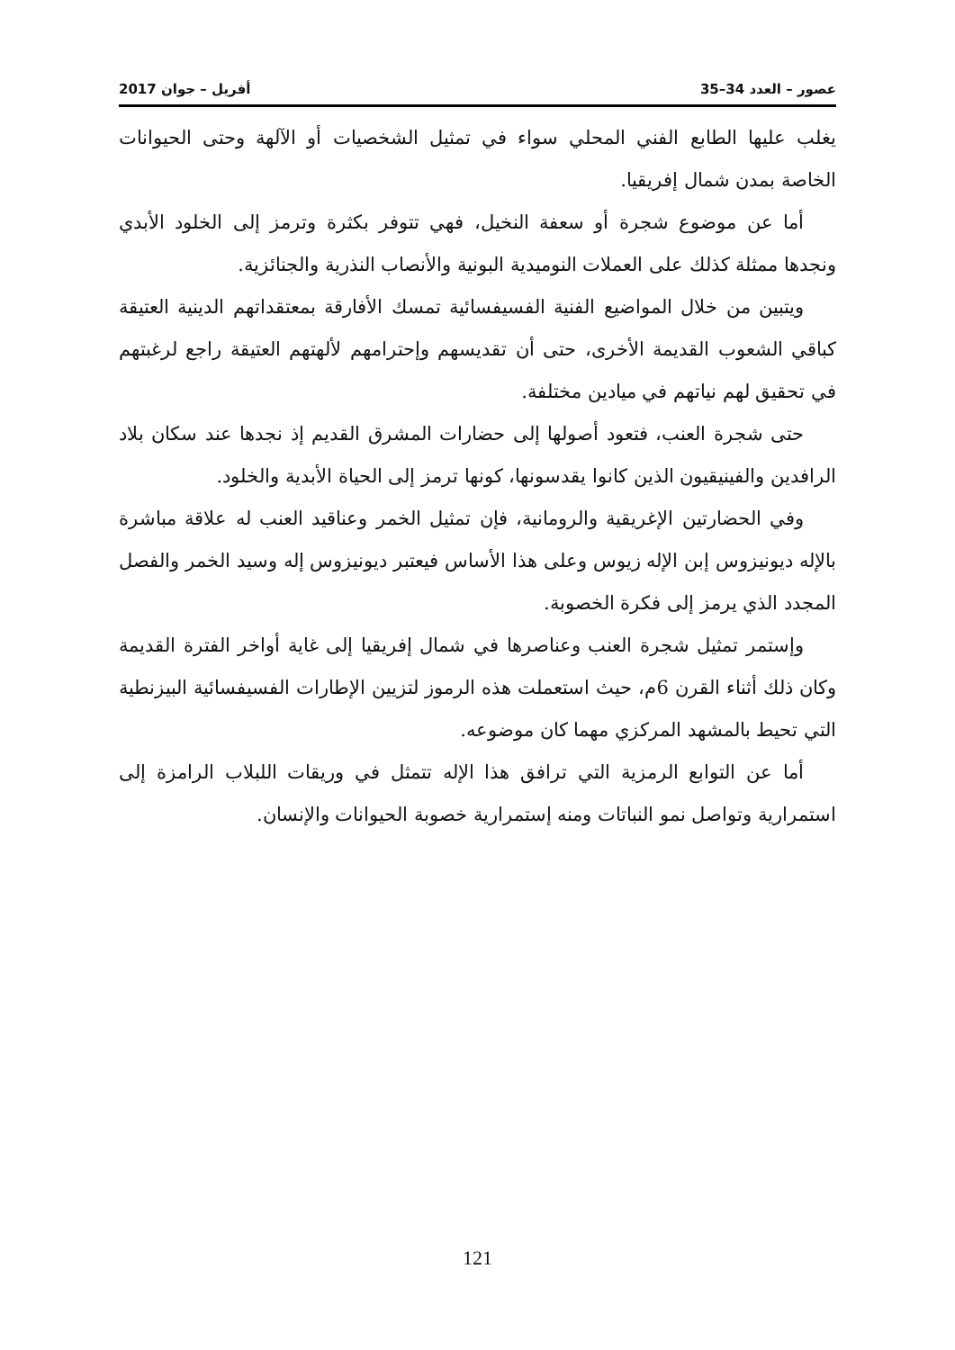عصور – العدد 34–35 أفريل – جوان 2017
يغلب عليها الطابع الفني المحلي سواء في تمثيل الشخصيات أو الآلهة وحتى الحيوانات الخاصة بمدن شمال إفريقيا.
أما عن موضوع شجرة أو سعفة النخيل، فهي تتوفر بكثرة وترمز إلى الخلود الأبدي ونجدها ممثلة كذلك على العملات النوميدية البونية والأنصاب النذرية والجنائزية.
ويتبين من خلال المواضيع الفنية الفسيفسائية تمسك الأفارقة بمعتقداتهم الدينية العتيقة كباقي الشعوب القديمة الأخرى، حتى أن تقديسهم وإحترامهم لألهتهم العتيقة راجع لرغبتهم في تحقيق لهم نياتهم في ميادين مختلفة.
حتى شجرة العنب، فتعود أصولها إلى حضارات المشرق القديم إذ نجدها عند سكان بلاد الرافدين والفينيقيون الذين كانوا يقدسونها، كونها ترمز إلى الحياة الأبدية والخلود.
وفي الحضارتين الإغريقية والرومانية، فإن تمثيل الخمر وعناقيد العنب له علاقة مباشرة بالإله ديونيزوس إبن الإله زيوس وعلى هذا الأساس فيعتبر ديونيزوس إله وسيد الخمر والفصل المجدد الذي يرمز إلى فكرة الخصوبة.
وإستمر تمثيل شجرة العنب وعناصرها في شمال إفريقيا إلى غاية أواخر الفترة القديمة وكان ذلك أثناء القرن 6م، حيث استعملت هذه الرموز لتزيين الإطارات الفسيفسائية البيزنطية التي تحيط بالمشهد المركزي مهما كان موضوعه.
أما عن التوابع الرمزية التي ترافق هذا الإله تتمثل في وريقات اللبلاب الرامزة إلى استمرارية وتواصل نمو النباتات ومنه إستمرارية خصوبة الحيوانات والإنسان.
121